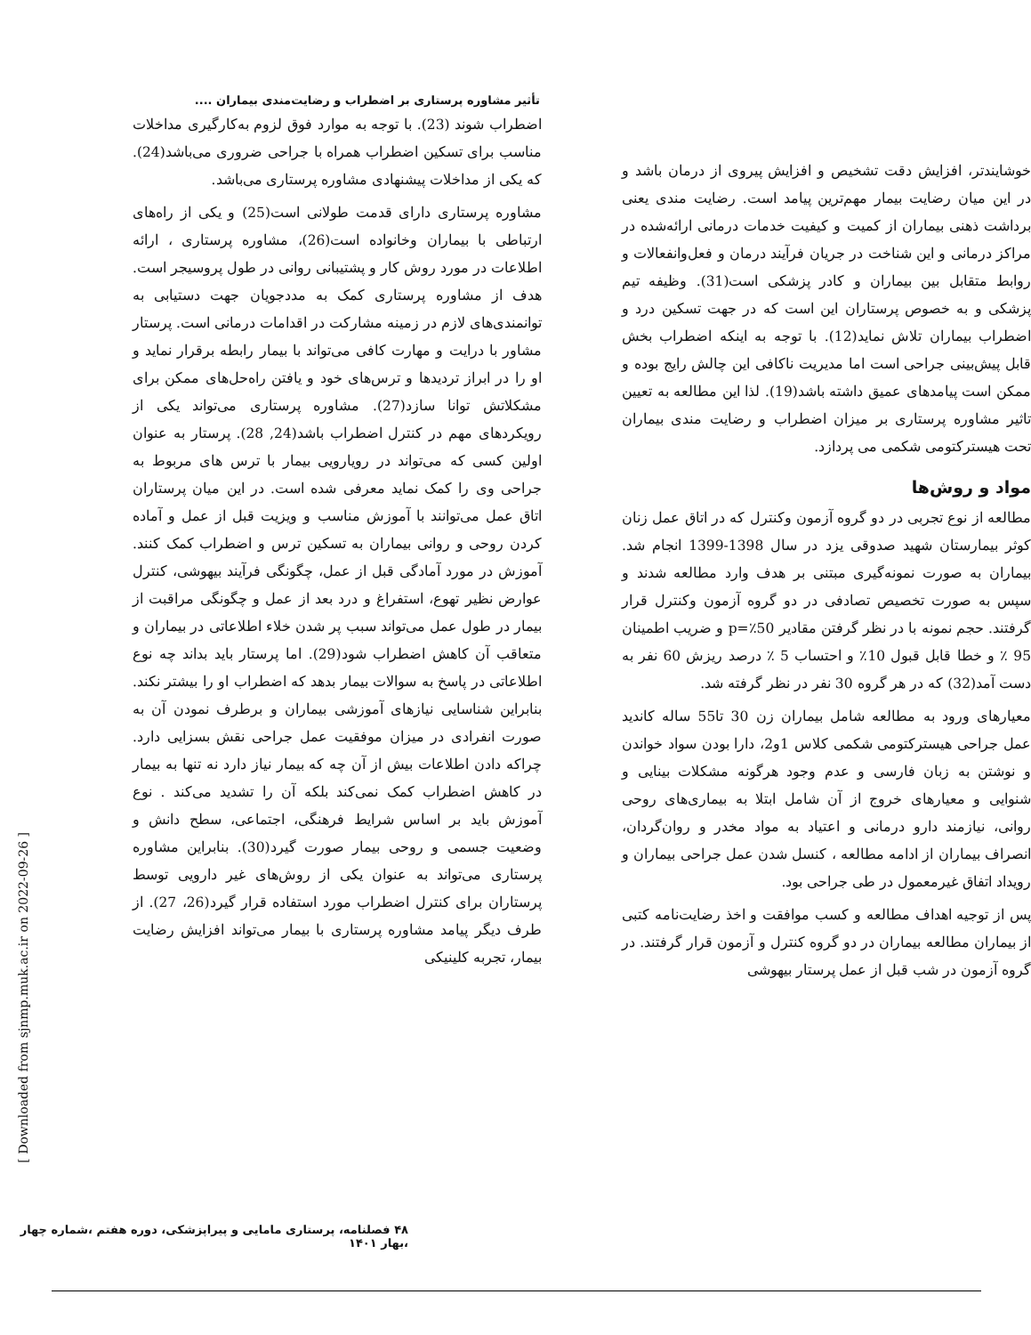تأثیر مشاوره پرستاری بر اضطراب و رضایت‌مندی بیماران ....
اضطراب شوند (23). با توجه به موارد فوق لزوم به‌کارگیری مداخلات مناسب برای تسکین اضطراب همراه با جراحی ضروری می‌باشد(24). که یکی از مداخلات پیشنهادی مشاوره پرستاری می‌باشد.
مشاوره پرستاری دارای قدمت طولانی است(25) و یکی از راه‌های ارتباطی با بیماران وخانواده است(26)، مشاوره پرستاری ، ارائه اطلاعات در مورد روش کار و پشتیبانی روانی در طول پروسیجر است. هدف از مشاوره پرستاری کمک به مددجویان جهت دستیابی به توانمندی‌های لازم در زمینه مشارکت در اقدامات درمانی است. پرستار مشاور با درایت و مهارت کافی می‌تواند با بیمار رابطه برقرار نماید و او را در ابراز تردیدها و ترس‌های خود و یافتن راه‌حل‌های ممکن برای مشکلاتش توانا سازد(27). مشاوره پرستاری می‌تواند یکی از رویکردهای مهم در کنترل اضطراب باشد(24, 28). پرستار به عنوان اولین کسی که می‌تواند در رویارویی بیمار با ترس های مربوط به جراحی وی را کمک نماید معرفی شده است. در این میان پرستاران اتاق عمل می‌توانند با آموزش مناسب و ویزیت قبل از عمل و آماده کردن روحی و روانی بیماران به تسکین ترس و اضطراب کمک کنند. آموزش در مورد آمادگی قبل از عمل، چگونگی فرآیند بیهوشی، کنترل عوارض نظیر تهوع، استفراغ و درد بعد از عمل و چگونگی مراقبت از بیمار در طول عمل می‌تواند سبب پر شدن خلاء اطلاعاتی در بیماران و متعاقب آن کاهش اضطراب شود(29). اما پرستار باید بداند چه نوع اطلاعاتی در پاسخ به سوالات بیمار بدهد که اضطراب او را بیشتر نکند. بنابراین شناسایی نیازهای آموزشی بیماران و برطرف نمودن آن به صورت انفرادی در میزان موفقیت عمل جراحی نقش بسزایی دارد. چراکه دادن اطلاعات بیش از آن چه که بیمار نیاز دارد نه تنها به بیمار در کاهش اضطراب کمک نمی‌کند بلکه آن را تشدید می‌کند . نوع آموزش باید بر اساس شرایط فرهنگی، اجتماعی، سطح دانش و وضعیت جسمی و روحی بیمار صورت گیرد(30). بنابراین مشاوره پرستاری می‌تواند به عنوان یکی از روش‌های غیر دارویی توسط پرستاران برای کنترل اضطراب مورد استفاده قرار گیرد(26، 27). از طرف دیگر پیامد مشاوره پرستاری با بیمار می‌تواند افزایش رضایت بیمار، تجربه کلینیکی
خوشایندتر، افزایش دقت تشخیص و افزایش پیروی از درمان باشد و در این میان رضایت بیمار مهم‌ترین پیامد است. رضایت مندی یعنی برداشت ذهنی بیماران از کمیت و کیفیت خدمات درمانی ارائه‌شده در مراکز درمانی و این شناخت در جریان فرآیند درمان و فعل‌وانفعالات و روابط متقابل بین بیماران و کادر پزشکی است(31). وظیفه تیم پزشکی و به خصوص پرستاران این است که در جهت تسکین درد و اضطراب بیماران تلاش نماید(12). با توجه به اینکه اضطراب بخش قابل پیش‌بینی جراحی است اما مدیریت ناکافی این چالش رایج بوده و ممکن است پیامدهای عمیق داشته باشد(19). لذا این مطالعه به تعیین تاثیر مشاوره پرستاری بر میزان اضطراب و رضایت مندی بیماران تحت هیسترکتومی شکمی می پردازد.
مواد و روش‌ها
مطالعه از نوع تجربی در دو گروه آزمون وکنترل که در اتاق عمل زنان کوثر بیمارستان شهید صدوقی یزد در سال 1398-1399 انجام شد. بیماران به صورت نمونه‌گیری مبتنی بر هدف وارد مطالعه شدند و سپس به صورت تخصیص تصادفی در دو گروه آزمون وکنترل قرار گرفتند. حجم نمونه با در نظر گرفتن مقادیر p=٪50 و ضریب اطمینان 95 ٪ و خطا قابل قبول 10٪ و احتساب 5 ٪ درصد ریزش 60 نفر به دست آمد(32) که در هر گروه 30 نفر در نظر گرفته شد.
معیارهای ورود به مطالعه شامل بیماران زن 30 تا55 ساله کاندید عمل جراحی هیسترکتومی شکمی کلاس 1و2، دارا بودن سواد خواندن و نوشتن به زبان فارسی و عدم وجود هرگونه مشکلات بینایی و شنوایی و معیارهای خروج از آن شامل ابتلا به بیماری‌های روحی روانی، نیازمند دارو درمانی و اعتیاد به مواد مخدر و روان‌گردان، انصراف بیماران از ادامه مطالعه ، کنسل شدن عمل جراحی بیماران و رویداد اتفاق غیرمعمول در طی جراحی بود.
پس از توجیه اهداف مطالعه و کسب موافقت و اخذ رضایت‌نامه کتبی از بیماران مطالعه بیماران در دو گروه کنترل و آزمون قرار گرفتند. در گروه آزمون در شب قبل از عمل پرستار بیهوشی
[ Downloaded from sjnmp.muk.ac.ir on 2022-09-26 ]
۴۸ فصلنامه، پرستاری مامایی و پیراپزشکی، دوره هفتم ،شماره چهار ،بهار ۱۴۰۱